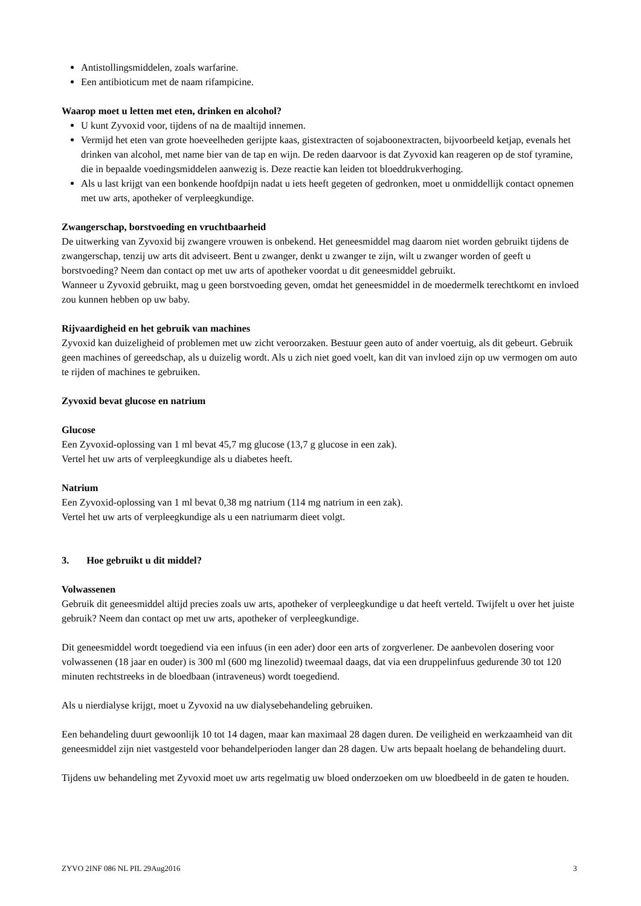Antistollingsmiddelen, zoals warfarine.
Een antibioticum met de naam rifampicine.
Waarop moet u letten met eten, drinken en alcohol?
U kunt Zyvoxid voor, tijdens of na de maaltijd innemen.
Vermijd het eten van grote hoeveelheden gerijpte kaas, gistextracten of sojaboonextracten, bijvoorbeeld ketjap, evenals het drinken van alcohol, met name bier van de tap en wijn. De reden daarvoor is dat Zyvoxid kan reageren op de stof tyramine, die in bepaalde voedingsmiddelen aanwezig is. Deze reactie kan leiden tot bloeddrukverhoging.
Als u last krijgt van een bonkende hoofdpijn nadat u iets heeft gegeten of gedronken, moet u onmiddellijk contact opnemen met uw arts, apotheker of verpleegkundige.
Zwangerschap, borstvoeding en vruchtbaarheid
De uitwerking van Zyvoxid bij zwangere vrouwen is onbekend. Het geneesmiddel mag daarom niet worden gebruikt tijdens de zwangerschap, tenzij uw arts dit adviseert. Bent u zwanger, denkt u zwanger te zijn, wilt u zwanger worden of geeft u borstvoeding? Neem dan contact op met uw arts of apotheker voordat u dit geneesmiddel gebruikt.
Wanneer u Zyvoxid gebruikt, mag u geen borstvoeding geven, omdat het geneesmiddel in de moedermelk terechtkomt en invloed zou kunnen hebben op uw baby.
Rijvaardigheid en het gebruik van machines
Zyvoxid kan duizeligheid of problemen met uw zicht veroorzaken. Bestuur geen auto of ander voertuig, als dit gebeurt. Gebruik geen machines of gereedschap, als u duizelig wordt. Als u zich niet goed voelt, kan dit van invloed zijn op uw vermogen om auto te rijden of machines te gebruiken.
Zyvoxid bevat glucose en natrium
Glucose
Een Zyvoxid-oplossing van 1 ml bevat 45,7 mg glucose (13,7 g glucose in een zak).
Vertel het uw arts of verpleegkundige als u diabetes heeft.
Natrium
Een Zyvoxid-oplossing van 1 ml bevat 0,38 mg natrium (114 mg natrium in een zak).
Vertel het uw arts of verpleegkundige als u een natriumarm dieet volgt.
3. Hoe gebruikt u dit middel?
Volwassenen
Gebruik dit geneesmiddel altijd precies zoals uw arts, apotheker of verpleegkundige u dat heeft verteld. Twijfelt u over het juiste gebruik? Neem dan contact op met uw arts, apotheker of verpleegkundige.
Dit geneesmiddel wordt toegediend via een infuus (in een ader) door een arts of zorgverlener. De aanbevolen dosering voor volwassenen (18 jaar en ouder) is 300 ml (600 mg linezolid) tweemaal daags, dat via een druppelinfuus gedurende 30 tot 120 minuten rechtstreeks in de bloedbaan (intraveneus) wordt toegediend.
Als u nierdialyse krijgt, moet u Zyvoxid na uw dialysebehandeling gebruiken.
Een behandeling duurt gewoonlijk 10 tot 14 dagen, maar kan maximaal 28 dagen duren. De veiligheid en werkzaamheid van dit geneesmiddel zijn niet vastgesteld voor behandelperioden langer dan 28 dagen. Uw arts bepaalt hoelang de behandeling duurt.
Tijdens uw behandeling met Zyvoxid moet uw arts regelmatig uw bloed onderzoeken om uw bloedbeeld in de gaten te houden.
ZYVO 2INF 086 NL PIL 29Aug2016 3